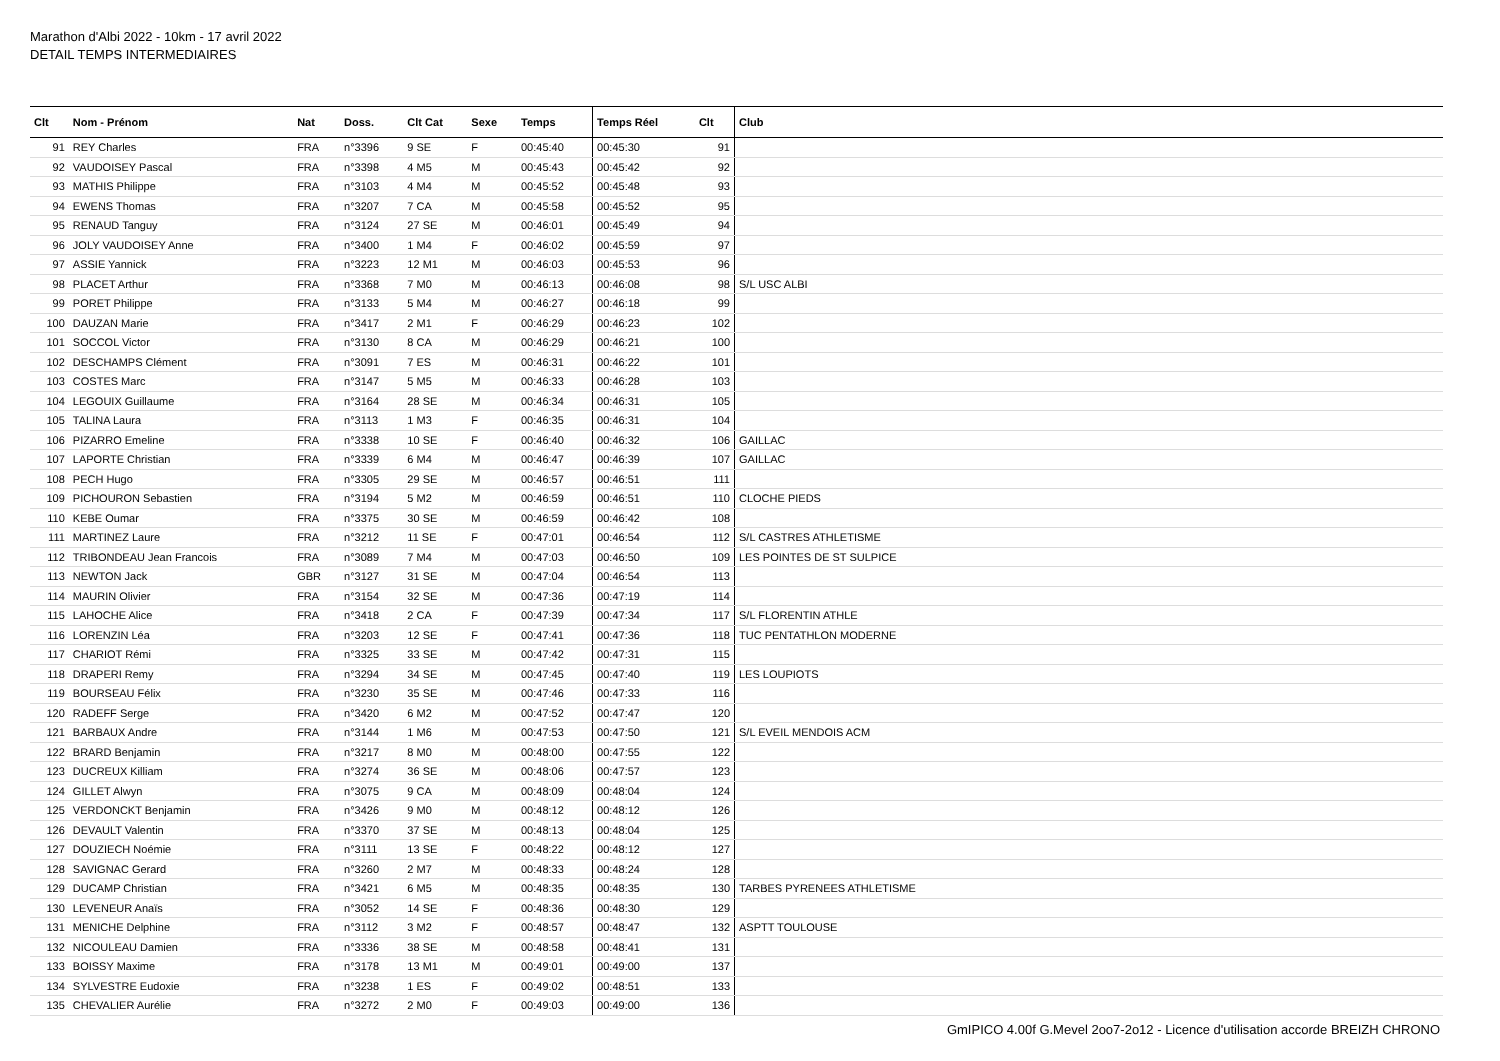Marathon d'Albi 2022 - 10km - 17 avril 2022
DETAIL TEMPS INTERMEDIAIRES
| Clt | Nom - Prénom | Nat | Doss. | Clt Cat | Sexe | Temps | Temps Réel | Clt | Club |
| --- | --- | --- | --- | --- | --- | --- | --- | --- | --- |
| 91 | REY Charles | FRA | n°3396 | 9 SE | F | 00:45:40 | 00:45:30 | 91 | |
| 92 | VAUDOISEY Pascal | FRA | n°3398 | 4 M5 | M | 00:45:43 | 00:45:42 | 92 | |
| 93 | MATHIS Philippe | FRA | n°3103 | 4 M4 | M | 00:45:52 | 00:45:48 | 93 | |
| 94 | EWENS Thomas | FRA | n°3207 | 7 CA | M | 00:45:58 | 00:45:52 | 95 | |
| 95 | RENAUD Tanguy | FRA | n°3124 | 27 SE | M | 00:46:01 | 00:45:49 | 94 | |
| 96 | JOLY VAUDOISEY Anne | FRA | n°3400 | 1 M4 | F | 00:46:02 | 00:45:59 | 97 | |
| 97 | ASSIE Yannick | FRA | n°3223 | 12 M1 | M | 00:46:03 | 00:45:53 | 96 | |
| 98 | PLACET Arthur | FRA | n°3368 | 7 M0 | M | 00:46:13 | 00:46:08 | 98 | S/L USC ALBI |
| 99 | PORET Philippe | FRA | n°3133 | 5 M4 | M | 00:46:27 | 00:46:18 | 99 | |
| 100 | DAUZAN Marie | FRA | n°3417 | 2 M1 | F | 00:46:29 | 00:46:23 | 102 | |
| 101 | SOCCOL Victor | FRA | n°3130 | 8 CA | M | 00:46:29 | 00:46:21 | 100 | |
| 102 | DESCHAMPS Clément | FRA | n°3091 | 7 ES | M | 00:46:31 | 00:46:22 | 101 | |
| 103 | COSTES Marc | FRA | n°3147 | 5 M5 | M | 00:46:33 | 00:46:28 | 103 | |
| 104 | LEGOUIX Guillaume | FRA | n°3164 | 28 SE | M | 00:46:34 | 00:46:31 | 105 | |
| 105 | TALINA Laura | FRA | n°3113 | 1 M3 | F | 00:46:35 | 00:46:31 | 104 | |
| 106 | PIZARRO Emeline | FRA | n°3338 | 10 SE | F | 00:46:40 | 00:46:32 | 106 | GAILLAC |
| 107 | LAPORTE Christian | FRA | n°3339 | 6 M4 | M | 00:46:47 | 00:46:39 | 107 | GAILLAC |
| 108 | PECH Hugo | FRA | n°3305 | 29 SE | M | 00:46:57 | 00:46:51 | 111 | |
| 109 | PICHOURON Sebastien | FRA | n°3194 | 5 M2 | M | 00:46:59 | 00:46:51 | 110 | CLOCHE PIEDS |
| 110 | KEBE Oumar | FRA | n°3375 | 30 SE | M | 00:46:59 | 00:46:42 | 108 | |
| 111 | MARTINEZ Laure | FRA | n°3212 | 11 SE | F | 00:47:01 | 00:46:54 | 112 | S/L CASTRES ATHLETISME |
| 112 | TRIBONDEAU Jean Francois | FRA | n°3089 | 7 M4 | M | 00:47:03 | 00:46:50 | 109 | LES POINTES DE ST SULPICE |
| 113 | NEWTON Jack | GBR | n°3127 | 31 SE | M | 00:47:04 | 00:46:54 | 113 | |
| 114 | MAURIN Olivier | FRA | n°3154 | 32 SE | M | 00:47:36 | 00:47:19 | 114 | |
| 115 | LAHOCHE Alice | FRA | n°3418 | 2 CA | F | 00:47:39 | 00:47:34 | 117 | S/L FLORENTIN ATHLE |
| 116 | LORENZIN Léa | FRA | n°3203 | 12 SE | F | 00:47:41 | 00:47:36 | 118 | TUC PENTATHLON MODERNE |
| 117 | CHARIOT Rémi | FRA | n°3325 | 33 SE | M | 00:47:42 | 00:47:31 | 115 | |
| 118 | DRAPERI Remy | FRA | n°3294 | 34 SE | M | 00:47:45 | 00:47:40 | 119 | LES LOUPIOTS |
| 119 | BOURSEAU Félix | FRA | n°3230 | 35 SE | M | 00:47:46 | 00:47:33 | 116 | |
| 120 | RADEFF Serge | FRA | n°3420 | 6 M2 | M | 00:47:52 | 00:47:47 | 120 | |
| 121 | BARBAUX Andre | FRA | n°3144 | 1 M6 | M | 00:47:53 | 00:47:50 | 121 | S/L EVEIL MENDOIS ACM |
| 122 | BRARD Benjamin | FRA | n°3217 | 8 M0 | M | 00:48:00 | 00:47:55 | 122 | |
| 123 | DUCREUX Killiam | FRA | n°3274 | 36 SE | M | 00:48:06 | 00:47:57 | 123 | |
| 124 | GILLET Alwyn | FRA | n°3075 | 9 CA | M | 00:48:09 | 00:48:04 | 124 | |
| 125 | VERDONCKT Benjamin | FRA | n°3426 | 9 M0 | M | 00:48:12 | 00:48:12 | 126 | |
| 126 | DEVAULT Valentin | FRA | n°3370 | 37 SE | M | 00:48:13 | 00:48:04 | 125 | |
| 127 | DOUZIECH Noémie | FRA | n°3111 | 13 SE | F | 00:48:22 | 00:48:12 | 127 | |
| 128 | SAVIGNAC Gerard | FRA | n°3260 | 2 M7 | M | 00:48:33 | 00:48:24 | 128 | |
| 129 | DUCAMP Christian | FRA | n°3421 | 6 M5 | M | 00:48:35 | 00:48:35 | 130 | TARBES PYRENEES ATHLETISME |
| 130 | LEVENEUR Anaïs | FRA | n°3052 | 14 SE | F | 00:48:36 | 00:48:30 | 129 | |
| 131 | MENICHE Delphine | FRA | n°3112 | 3 M2 | F | 00:48:57 | 00:48:47 | 132 | ASPTT TOULOUSE |
| 132 | NICOULEAU Damien | FRA | n°3336 | 38 SE | M | 00:48:58 | 00:48:41 | 131 | |
| 133 | BOISSY Maxime | FRA | n°3178 | 13 M1 | M | 00:49:01 | 00:49:00 | 137 | |
| 134 | SYLVESTRE Eudoxie | FRA | n°3238 | 1 ES | F | 00:49:02 | 00:48:51 | 133 | |
| 135 | CHEVALIER Aurélie | FRA | n°3272 | 2 M0 | F | 00:49:03 | 00:49:00 | 136 | |
GmIPICO 4.00f G.Mevel 2oo7-2o12 - Licence d'utilisation accorde BREIZH CHRONO